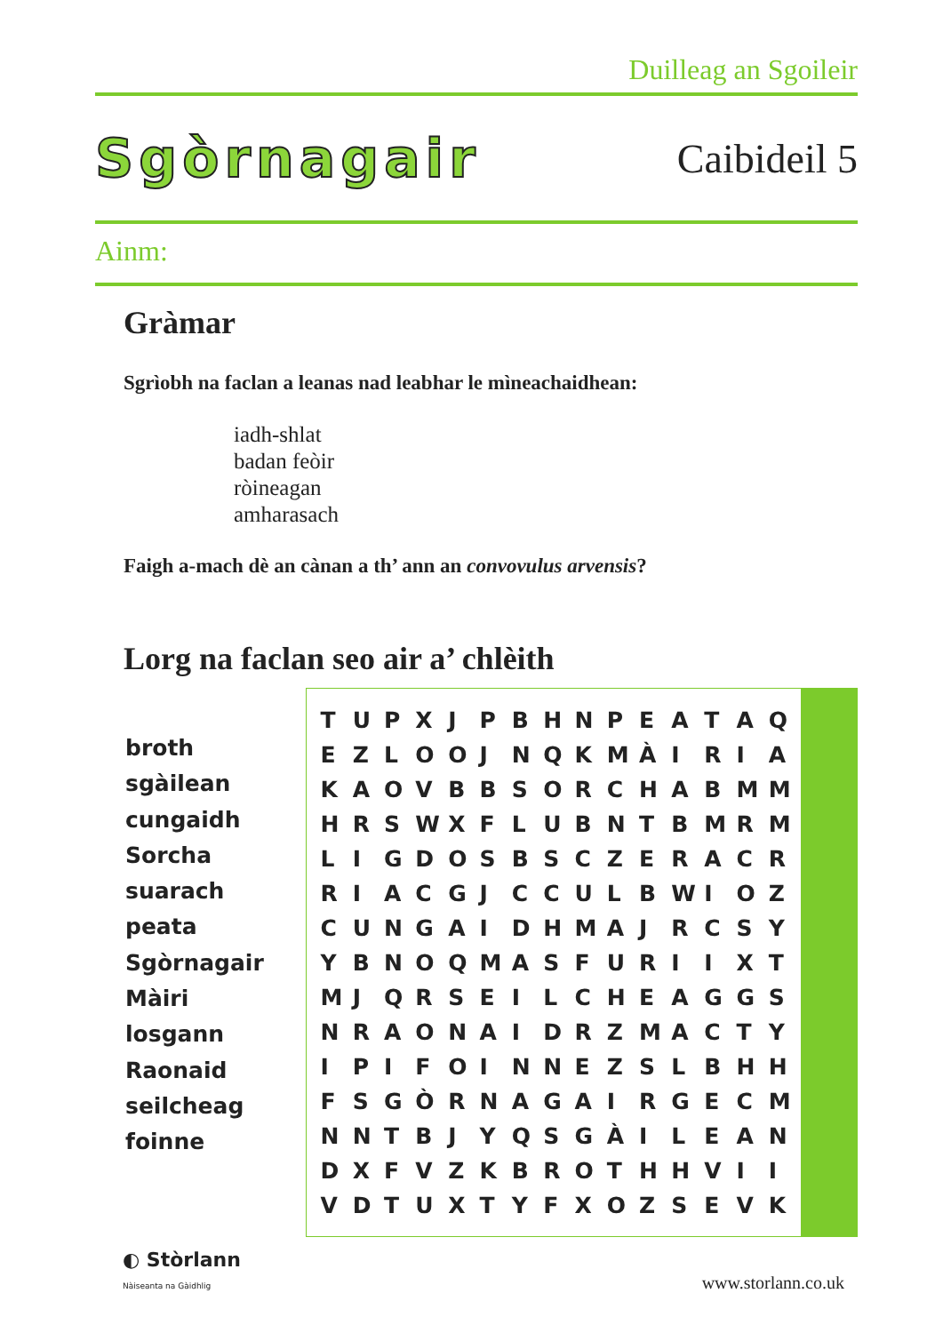Duilleag an Sgoileir
Sgòrnagair Caibideil 5
Ainm:
Gràmar
Sgrìobh na faclan a leanas nad leabhar le mìneachaidhean:
iadh-shlat
badan feòir
ròineagan
amharasach
Faigh a-mach dè an cànan a th’ ann an convovulus arvensis?
Lorg na faclan seo air a’ chlèith
broth
sgàilean
cungaidh
Sorcha
suarach
peata
Sgòrnagair
Màiri
losgann
Raonaid
seilcheag
foinne
| T | U | P | X | J | P | B | H | N | P | E | A | T | A | Q |
| E | Z | L | O | O | J | N | Q | K | M | À | I | R | I | A |
| K | A | O | V | B | B | S | O | R | C | H | A | B | M | M |
| H | R | S | W | X | F | L | U | B | N | T | B | M | R | M |
| L | I | G | D | O | S | B | S | C | Z | E | R | A | C | R |
| R | I | A | C | G | J | C | C | U | L | B | W | I | O | Z |
| C | U | N | G | A | I | D | H | M | A | J | R | C | S | Y |
| Y | B | N | O | Q | M | A | S | F | U | R | I | I | X | T |
| M | J | Q | R | S | E | I | L | C | H | E | A | G | G | S |
| N | R | A | O | N | A | I | D | R | Z | M | A | C | T | Y |
| I | P | I | F | O | I | N | N | E | Z | S | L | B | H | H |
| F | S | G | Ò | R | N | A | G | A | I | R | G | E | C | M |
| N | N | T | B | J | Y | Q | S | G | À | I | L | E | A | N |
| D | X | F | V | Z | K | B | R | O | T | H | H | V | I | I |
| V | D | T | U | X | T | Y | F | X | O | Z | S | E | V | K |
◐ Stòrlann
Nàiseanta na Gàidhlig
www.storlann.co.uk